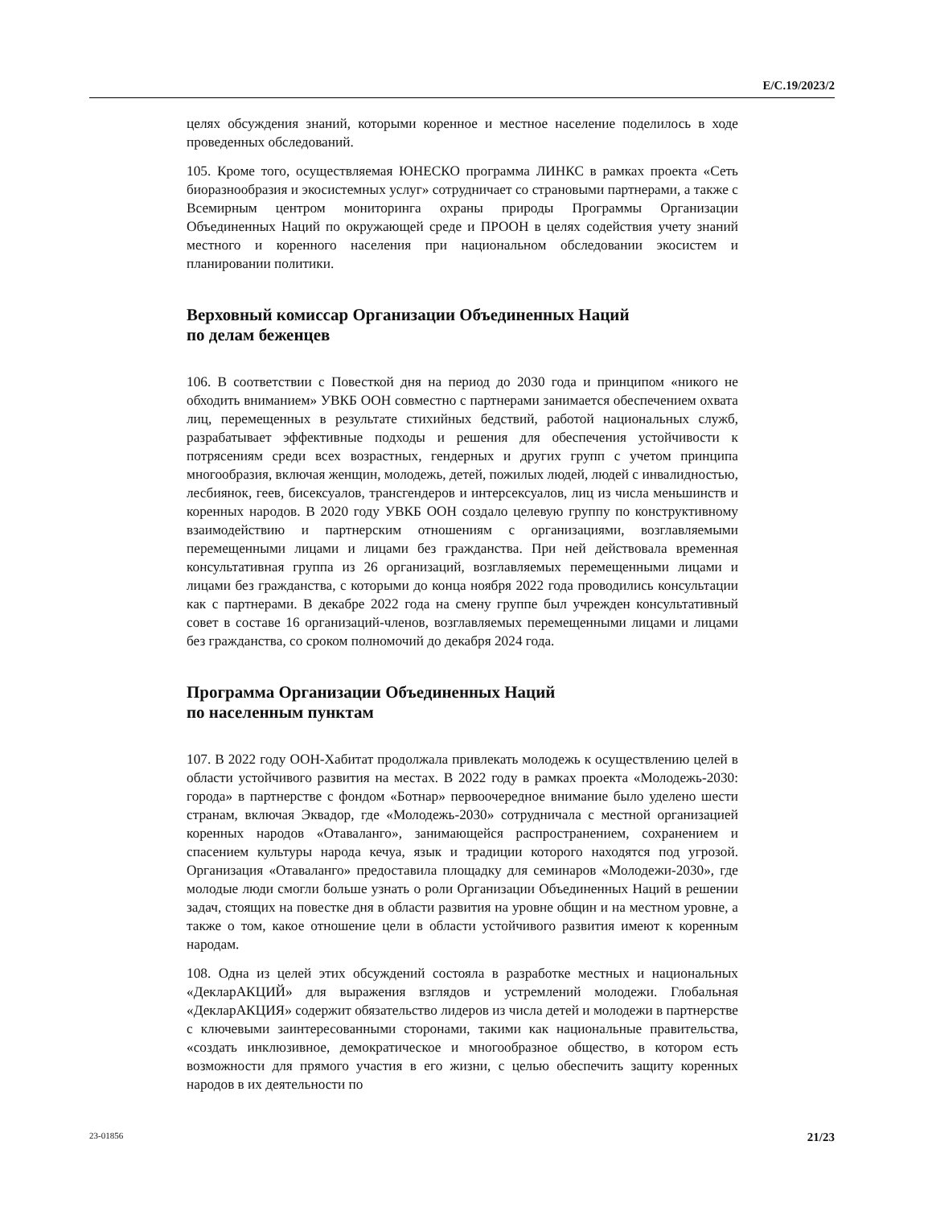E/C.19/2023/2
целях обсуждения знаний, которыми коренное и местное население поделилось в ходе проведенных обследований.
105. Кроме того, осуществляемая ЮНЕСКО программа ЛИНКС в рамках проекта «Сеть биоразнообразия и экосистемных услуг» сотрудничает со страновыми партнерами, а также с Всемирным центром мониторинга охраны природы Программы Организации Объединенных Наций по окружающей среде и ПРООН в целях содействия учету знаний местного и коренного населения при национальном обследовании экосистем и планировании политики.
Верховный комиссар Организации Объединенных Наций
по делам беженцев
106. В соответствии с Повесткой дня на период до 2030 года и принципом «никого не обходить вниманием» УВКБ ООН совместно с партнерами занимается обеспечением охвата лиц, перемещенных в результате стихийных бедствий, работой национальных служб, разрабатывает эффективные подходы и решения для обеспечения устойчивости к потрясениям среди всех возрастных, гендерных и других групп с учетом принципа многообразия, включая женщин, молодежь, детей, пожилых людей, людей с инвалидностью, лесбиянок, геев, бисексуалов, трансгендеров и интерсексуалов, лиц из числа меньшинств и коренных народов. В 2020 году УВКБ ООН создало целевую группу по конструктивному взаимодействию и партнерским отношениям с организациями, возглавляемыми перемещенными лицами и лицами без гражданства. При ней действовала временная консультативная группа из 26 организаций, возглавляемых перемещенными лицами и лицами без гражданства, с которыми до конца ноября 2022 года проводились консультации как с партнерами. В декабре 2022 года на смену группе был учрежден консультативный совет в составе 16 организаций-членов, возглавляемых перемещенными лицами и лицами без гражданства, со сроком полномочий до декабря 2024 года.
Программа Организации Объединенных Наций
по населенным пунктам
107. В 2022 году ООН-Хабитат продолжала привлекать молодежь к осуществлению целей в области устойчивого развития на местах. В 2022 году в рамках проекта «Молодежь-2030: города» в партнерстве с фондом «Ботнар» первоочередное внимание было уделено шести странам, включая Эквадор, где «Молодежь-2030» сотрудничала с местной организацией коренных народов «Отаваланго», занимающейся распространением, сохранением и спасением культуры народа кечуа, язык и традиции которого находятся под угрозой. Организация «Отаваланго» предоставила площадку для семинаров «Молодежи-2030», где молодые люди смогли больше узнать о роли Организации Объединенных Наций в решении задач, стоящих на повестке дня в области развития на уровне общин и на местном уровне, а также о том, какое отношение цели в области устойчивого развития имеют к коренным народам.
108. Одна из целей этих обсуждений состояла в разработке местных и национальных «ДекларАКЦИЙ» для выражения взглядов и устремлений молодежи. Глобальная «ДекларАКЦИЯ» содержит обязательство лидеров из числа детей и молодежи в партнерстве с ключевыми заинтересованными сторонами, такими как национальные правительства, «создать инклюзивное, демократическое и многообразное общество, в котором есть возможности для прямого участия в его жизни, с целью обеспечить защиту коренных народов в их деятельности по
23-01856 21/23